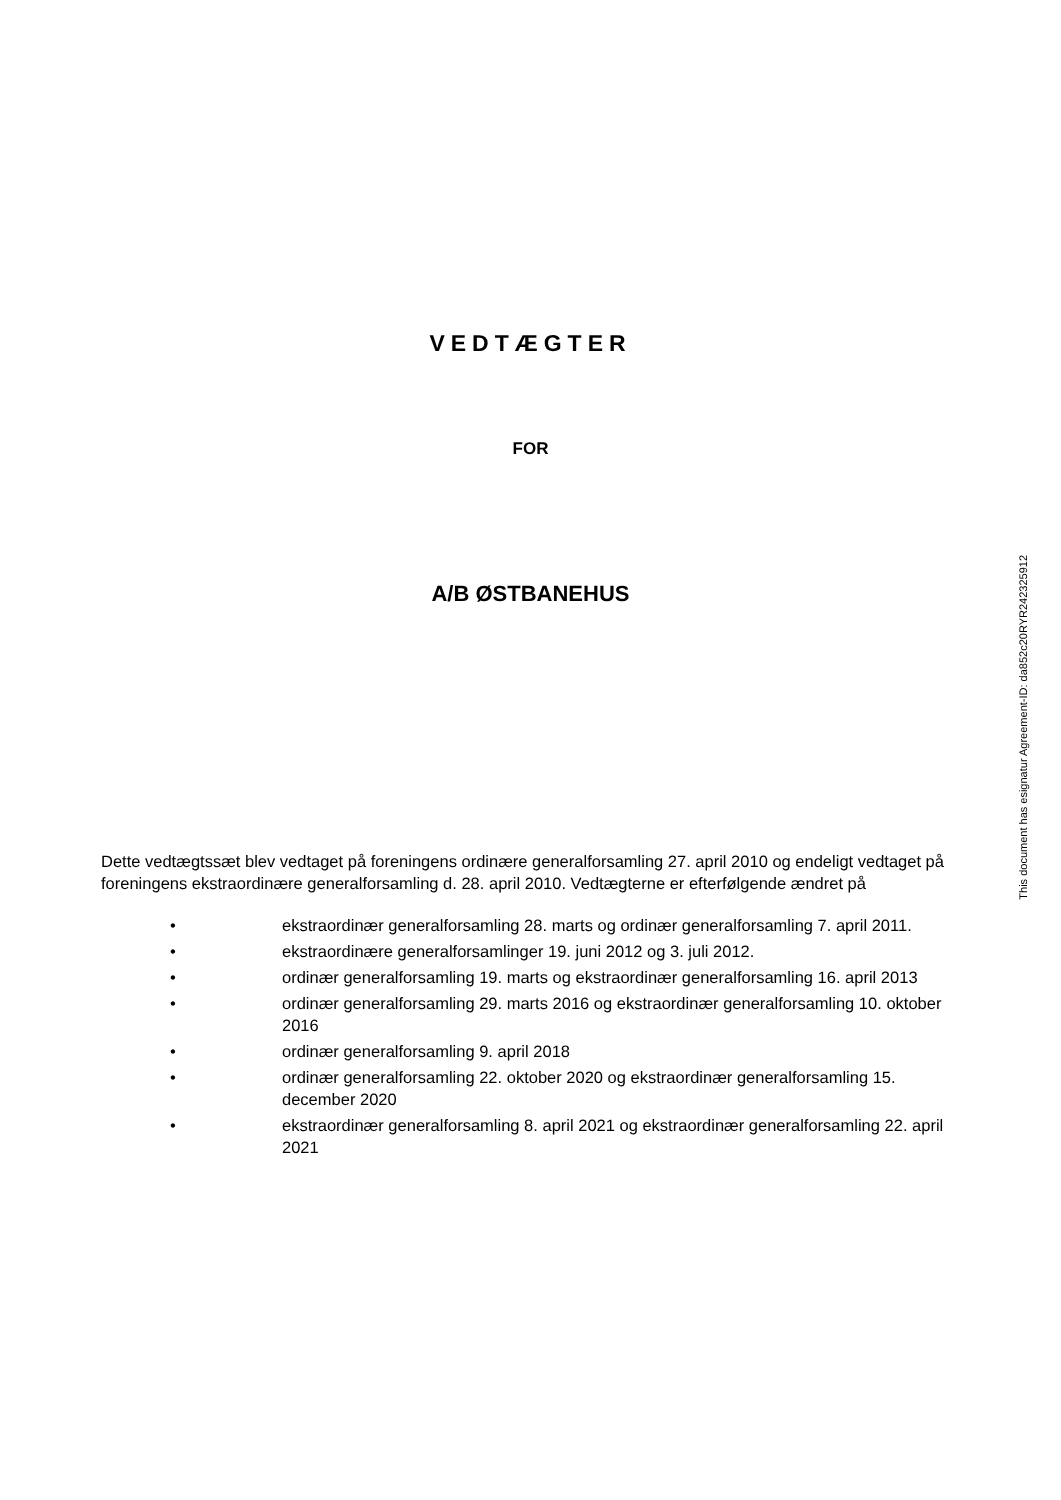VEDTÆGTER
FOR
A/B ØSTBANEHUS
Dette vedtægtssæt blev vedtaget på foreningens ordinære generalforsamling 27. april 2010 og endeligt vedtaget på foreningens ekstraordinære generalforsamling d. 28. april 2010. Vedtægterne er efterfølgende ændret på
• ekstraordinær generalforsamling 28. marts og ordinær generalforsamling 7. april 2011.
• ekstraordinære generalforsamlinger 19. juni 2012 og 3. juli 2012.
• ordinær generalforsamling 19. marts og ekstraordinær generalforsamling 16. april 2013
• ordinær generalforsamling 29. marts 2016 og ekstraordinær generalforsamling 10. oktober 2016
• ordinær generalforsamling 9. april 2018
• ordinær generalforsamling 22. oktober 2020 og ekstraordinær generalforsamling 15. december 2020
• ekstraordinær generalforsamling 8. april 2021 og ekstraordinær generalforsamling 22. april 2021
This document has esignatur Agreement-ID: da852c20RYR242325912